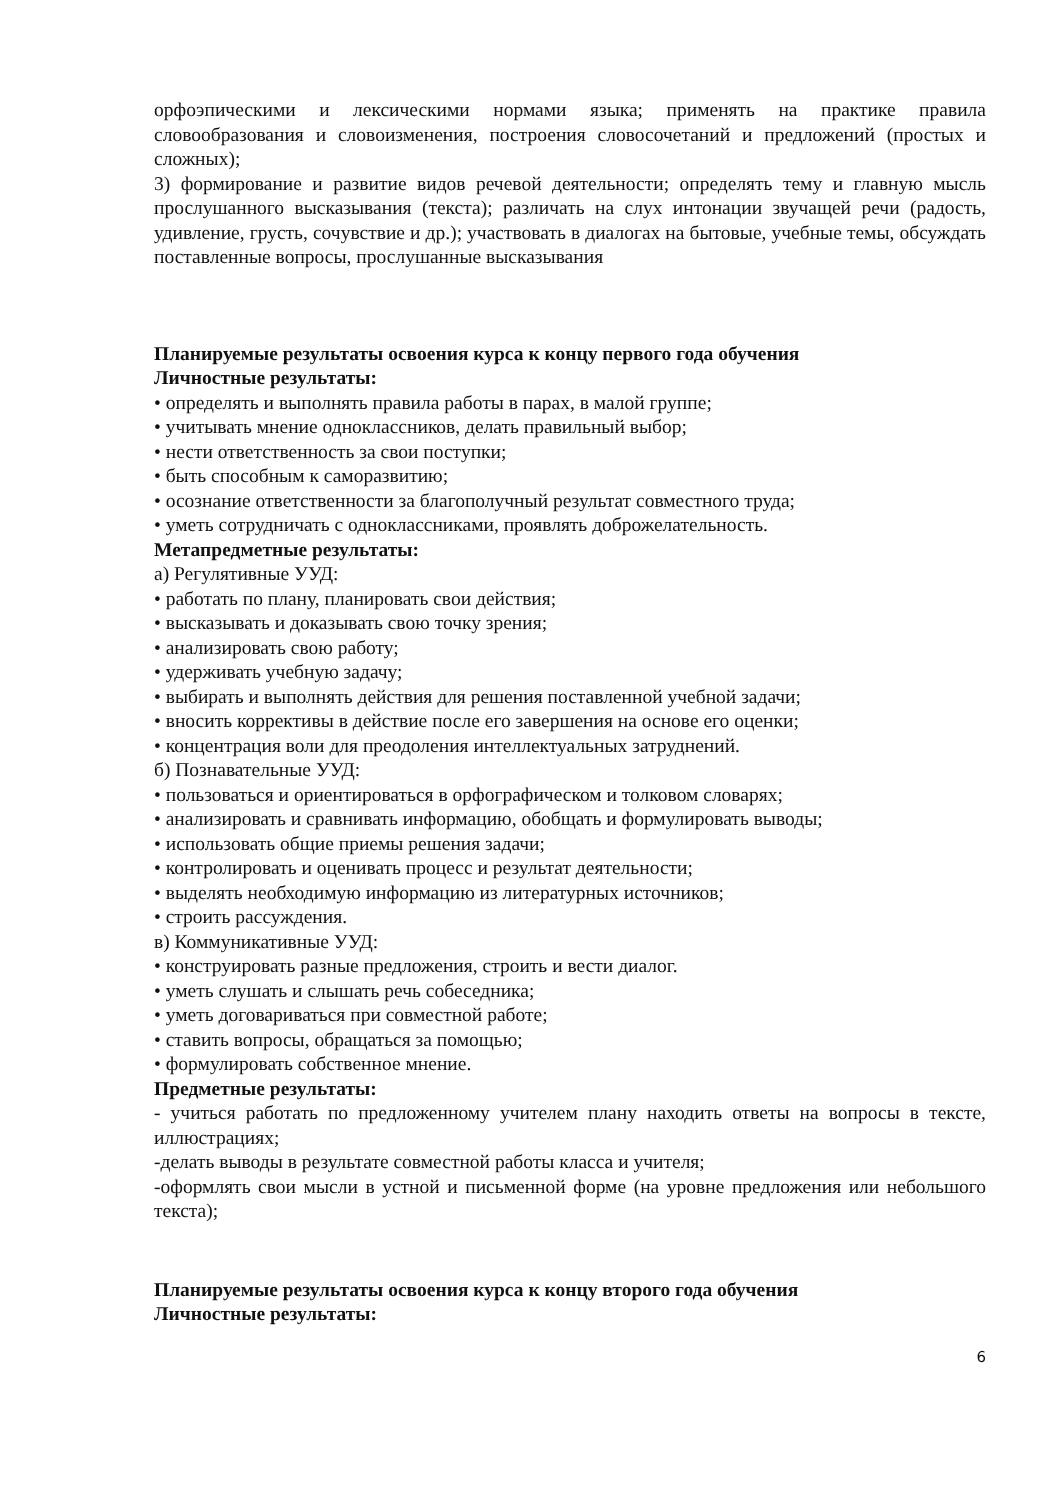орфоэпическими и лексическими нормами языка; применять на практике правила словообразования и словоизменения, построения словосочетаний и предложений (простых и сложных);
3) формирование и развитие видов речевой деятельности; определять тему и главную мысль прослушанного высказывания (текста); различать на слух интонации звучащей речи (радость, удивление, грусть, сочувствие и др.); участвовать в диалогах на бытовые, учебные темы, обсуждать поставленные вопросы, прослушанные высказывания
Планируемые результаты освоения курса к концу первого года обучения
Личностные результаты:
• определять и выполнять правила работы в парах, в малой группе;
• учитывать мнение одноклассников, делать правильный выбор;
• нести ответственность за свои поступки;
• быть способным к саморазвитию;
• осознание ответственности за благополучный результат совместного труда;
• уметь сотрудничать с одноклассниками, проявлять доброжелательность.
Метапредметные результаты:
а) Регулятивные УУД:
• работать по плану, планировать свои действия;
• высказывать и доказывать свою точку зрения;
• анализировать свою работу;
• удерживать учебную задачу;
• выбирать и выполнять действия для решения поставленной учебной задачи;
• вносить коррективы в действие после его завершения на основе его оценки;
• концентрация воли для преодоления интеллектуальных затруднений.
б) Познавательные УУД:
• пользоваться и ориентироваться в орфографическом и толковом словарях;
• анализировать и сравнивать информацию, обобщать и формулировать выводы;
• использовать общие приемы решения задачи;
• контролировать и оценивать процесс и результат деятельности;
• выделять необходимую информацию из литературных источников;
• строить рассуждения.
в) Коммуникативные УУД:
• конструировать разные предложения, строить и вести диалог.
• уметь слушать и слышать речь собеседника;
• уметь договариваться при совместной работе;
• ставить вопросы, обращаться за помощью;
• формулировать собственное мнение.
Предметные результаты:
- учиться работать по предложенному учителем плану находить ответы на вопросы в тексте, иллюстрациях;
-делать выводы в результате совместной работы класса и учителя;
-оформлять свои мысли в устной и письменной форме (на уровне предложения или небольшого текста);
Планируемые результаты освоения курса к концу второго года обучения
Личностные результаты:
6